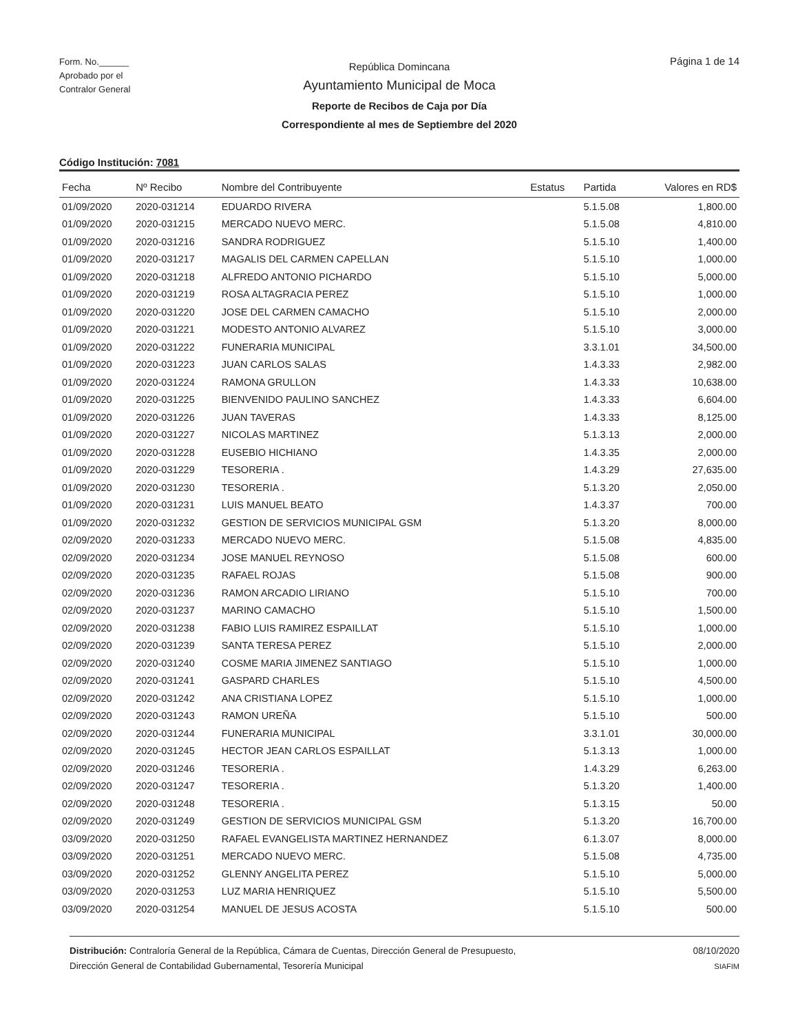Form. No.______
Aprobado por el
Contralor General
República Domincana
Ayuntamiento Municipal de Moca
Reporte de Recibos de Caja por Día
Correspondiente al mes de Septiembre del 2020
Página 1 de 14
Código Institución: 7081
| Fecha | Nº Recibo | Nombre del Contribuyente | Estatus | Partida | Valores en RD$ |
| --- | --- | --- | --- | --- | --- |
| 01/09/2020 | 2020-031214 | EDUARDO RIVERA | | 5.1.5.08 | 1,800.00 |
| 01/09/2020 | 2020-031215 | MERCADO NUEVO MERC. | | 5.1.5.08 | 4,810.00 |
| 01/09/2020 | 2020-031216 | SANDRA RODRIGUEZ | | 5.1.5.10 | 1,400.00 |
| 01/09/2020 | 2020-031217 | MAGALIS DEL CARMEN CAPELLAN | | 5.1.5.10 | 1,000.00 |
| 01/09/2020 | 2020-031218 | ALFREDO ANTONIO PICHARDO | | 5.1.5.10 | 5,000.00 |
| 01/09/2020 | 2020-031219 | ROSA ALTAGRACIA PEREZ | | 5.1.5.10 | 1,000.00 |
| 01/09/2020 | 2020-031220 | JOSE DEL CARMEN CAMACHO | | 5.1.5.10 | 2,000.00 |
| 01/09/2020 | 2020-031221 | MODESTO ANTONIO ALVAREZ | | 5.1.5.10 | 3,000.00 |
| 01/09/2020 | 2020-031222 | FUNERARIA MUNICIPAL | | 3.3.1.01 | 34,500.00 |
| 01/09/2020 | 2020-031223 | JUAN CARLOS SALAS | | 1.4.3.33 | 2,982.00 |
| 01/09/2020 | 2020-031224 | RAMONA GRULLON | | 1.4.3.33 | 10,638.00 |
| 01/09/2020 | 2020-031225 | BIENVENIDO PAULINO SANCHEZ | | 1.4.3.33 | 6,604.00 |
| 01/09/2020 | 2020-031226 | JUAN TAVERAS | | 1.4.3.33 | 8,125.00 |
| 01/09/2020 | 2020-031227 | NICOLAS MARTINEZ | | 5.1.3.13 | 2,000.00 |
| 01/09/2020 | 2020-031228 | EUSEBIO HICHIANO | | 1.4.3.35 | 2,000.00 |
| 01/09/2020 | 2020-031229 | TESORERIA . | | 1.4.3.29 | 27,635.00 |
| 01/09/2020 | 2020-031230 | TESORERIA . | | 5.1.3.20 | 2,050.00 |
| 01/09/2020 | 2020-031231 | LUIS MANUEL BEATO | | 1.4.3.37 | 700.00 |
| 01/09/2020 | 2020-031232 | GESTION DE SERVICIOS MUNICIPAL GSM | | 5.1.3.20 | 8,000.00 |
| 02/09/2020 | 2020-031233 | MERCADO NUEVO MERC. | | 5.1.5.08 | 4,835.00 |
| 02/09/2020 | 2020-031234 | JOSE MANUEL REYNOSO | | 5.1.5.08 | 600.00 |
| 02/09/2020 | 2020-031235 | RAFAEL ROJAS | | 5.1.5.08 | 900.00 |
| 02/09/2020 | 2020-031236 | RAMON ARCADIO LIRIANO | | 5.1.5.10 | 700.00 |
| 02/09/2020 | 2020-031237 | MARINO CAMACHO | | 5.1.5.10 | 1,500.00 |
| 02/09/2020 | 2020-031238 | FABIO LUIS RAMIREZ ESPAILLAT | | 5.1.5.10 | 1,000.00 |
| 02/09/2020 | 2020-031239 | SANTA TERESA PEREZ | | 5.1.5.10 | 2,000.00 |
| 02/09/2020 | 2020-031240 | COSME MARIA JIMENEZ SANTIAGO | | 5.1.5.10 | 1,000.00 |
| 02/09/2020 | 2020-031241 | GASPARD CHARLES | | 5.1.5.10 | 4,500.00 |
| 02/09/2020 | 2020-031242 | ANA CRISTIANA LOPEZ | | 5.1.5.10 | 1,000.00 |
| 02/09/2020 | 2020-031243 | RAMON UREÑA | | 5.1.5.10 | 500.00 |
| 02/09/2020 | 2020-031244 | FUNERARIA MUNICIPAL | | 3.3.1.01 | 30,000.00 |
| 02/09/2020 | 2020-031245 | HECTOR JEAN CARLOS ESPAILLAT | | 5.1.3.13 | 1,000.00 |
| 02/09/2020 | 2020-031246 | TESORERIA . | | 1.4.3.29 | 6,263.00 |
| 02/09/2020 | 2020-031247 | TESORERIA . | | 5.1.3.20 | 1,400.00 |
| 02/09/2020 | 2020-031248 | TESORERIA . | | 5.1.3.15 | 50.00 |
| 02/09/2020 | 2020-031249 | GESTION DE SERVICIOS MUNICIPAL GSM | | 5.1.3.20 | 16,700.00 |
| 03/09/2020 | 2020-031250 | RAFAEL EVANGELISTA MARTINEZ HERNANDEZ | | 6.1.3.07 | 8,000.00 |
| 03/09/2020 | 2020-031251 | MERCADO NUEVO MERC. | | 5.1.5.08 | 4,735.00 |
| 03/09/2020 | 2020-031252 | GLENNY ANGELITA PEREZ | | 5.1.5.10 | 5,000.00 |
| 03/09/2020 | 2020-031253 | LUZ MARIA HENRIQUEZ | | 5.1.5.10 | 5,500.00 |
| 03/09/2020 | 2020-031254 | MANUEL DE JESUS ACOSTA | | 5.1.5.10 | 500.00 |
Distribución: Contraloría General de la República, Cámara de Cuentas, Dirección General de Presupuesto,
Dirección General de Contabilidad Gubernamental, Tesorería Municipal
08/10/2020
SIAFIM